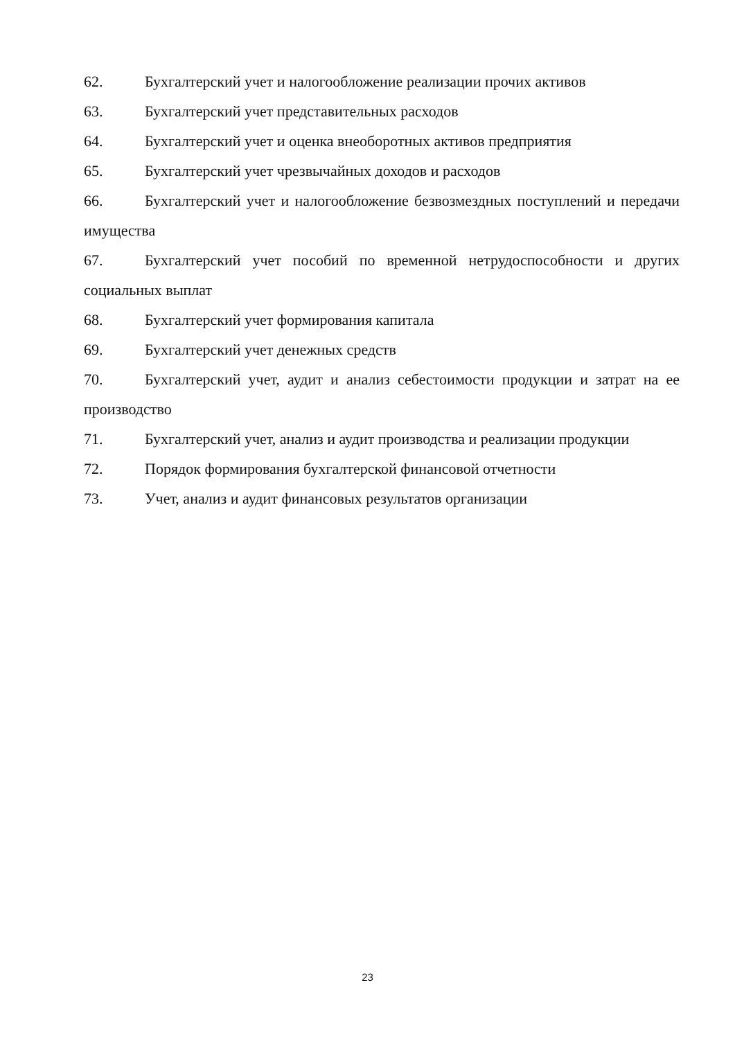62. Бухгалтерский учет и налогообложение реализации прочих активов
63. Бухгалтерский учет представительных расходов
64. Бухгалтерский учет и оценка внеоборотных активов предприятия
65. Бухгалтерский учет чрезвычайных доходов и расходов
66. Бухгалтерский учет и налогообложение безвозмездных поступлений и передачи имущества
67. Бухгалтерский учет пособий по временной нетрудоспособности и других социальных выплат
68. Бухгалтерский учет формирования капитала
69. Бухгалтерский учет денежных средств
70. Бухгалтерский учет, аудит и анализ себестоимости продукции и затрат на ее производство
71. Бухгалтерский учет, анализ и аудит производства и реализации продукции
72. Порядок формирования бухгалтерской финансовой отчетности
73. Учет, анализ и аудит финансовых результатов организации
23